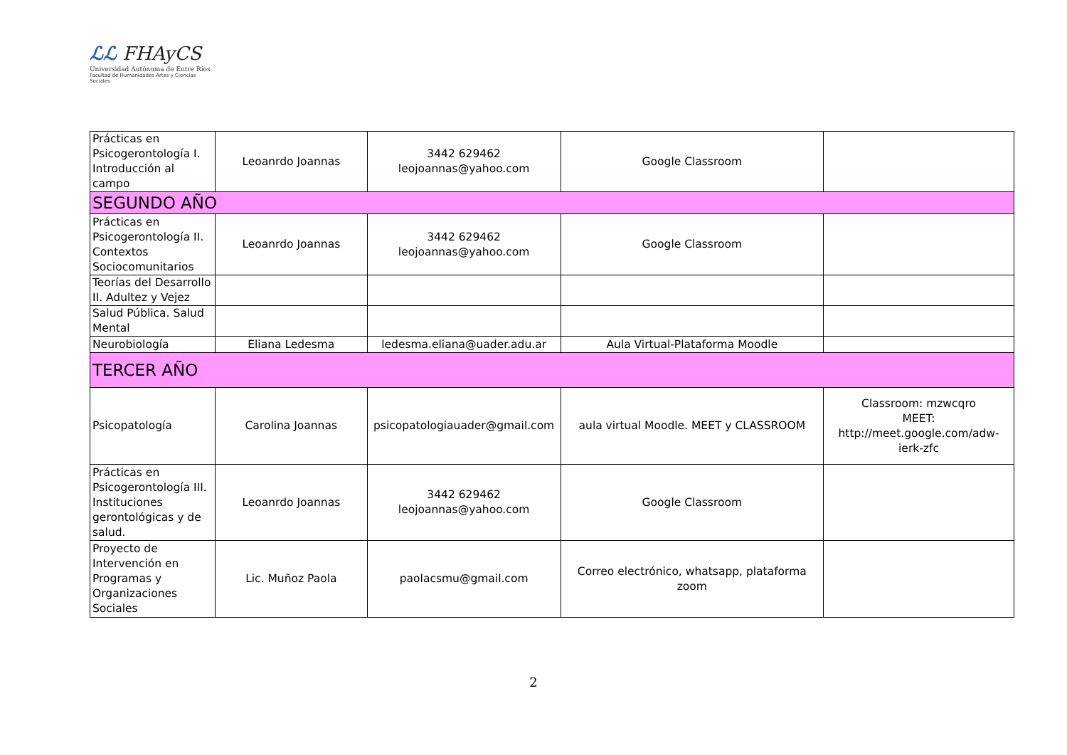ℒℒ FHAyCS
Universidad Autónoma de Entre Ríos
Facultad de Humanidades Artes y Ciencias Sociales
| Prácticas en Psicogerontología I. Introducción al campo | Leoanrdo Joannas | 3442 629462 leojoannas@yahoo.com | Google Classroom | |
| SEGUNDO AÑO | | | | |
| Prácticas en Psicogerontología II. Contextos Sociocomunitarios | Leoanrdo Joannas | 3442 629462 leojoannas@yahoo.com | Google Classroom | |
| Teorías del Desarrollo II. Adultez y Vejez | | | | |
| Salud Pública. Salud Mental | | | | |
| Neurobiología | Eliana Ledesma | ledesma.eliana@uader.adu.ar | Aula Virtual-Plataforma Moodle | |
| TERCER AÑO | | | | |
| Psicopatología | Carolina Joannas | psicopatologiauader@gmail.com | aula virtual Moodle. MEET y CLASSROOM | Classroom: mzwcqro MEET: http://meet.google.com/adw-ierk-zfc |
| Prácticas en Psicogerontología III. Instituciones gerontológicas y de salud. | Leoanrdo Joannas | 3442 629462 leojoannas@yahoo.com | Google Classroom | |
| Proyecto de Intervención en Programas y Organizaciones Sociales | Lic. Muñoz Paola | paolacsmu@gmail.com | Correo electrónico, whatsapp, plataforma zoom | |
2